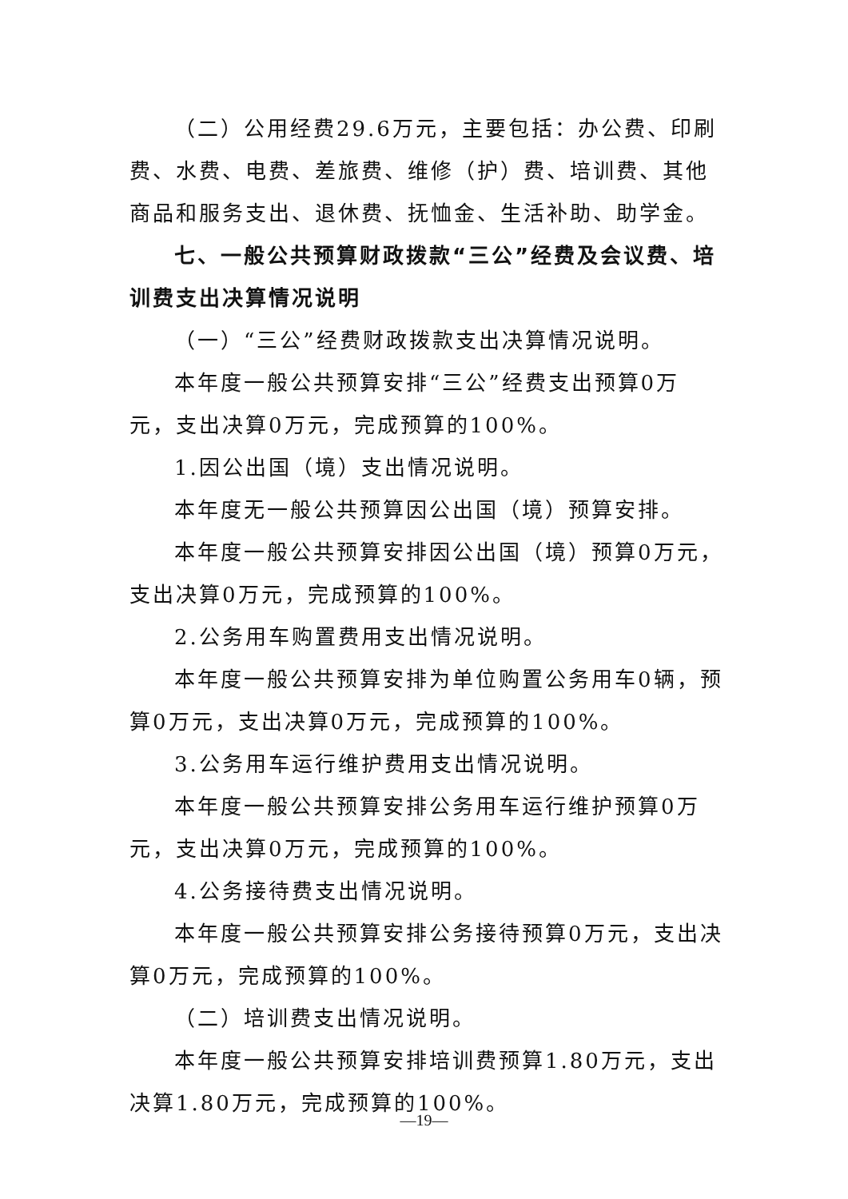（二）公用经费29.6万元，主要包括：办公费、印刷费、水费、电费、差旅费、维修（护）费、培训费、其他商品和服务支出、退休费、抚恤金、生活补助、助学金。
七、一般公共预算财政拨款“三公”经费及会议费、培训费支出决算情况说明
（一）“三公”经费财政拨款支出决算情况说明。
本年度一般公共预算安排“三公”经费支出预算0万元，支出决算0万元，完成预算的100%。
1.因公出国（境）支出情况说明。
本年度无一般公共预算因公出国（境）预算安排。
本年度一般公共预算安排因公出国（境）预算0万元，支出决算0万元，完成预算的100%。
2.公务用车购置费用支出情况说明。
本年度一般公共预算安排为单位购置公务用车0辆，预算0万元，支出决算0万元，完成预算的100%。
3.公务用车运行维护费用支出情况说明。
本年度一般公共预算安排公务用车运行维护预算0万元，支出决算0万元，完成预算的100%。
4.公务接待费支出情况说明。
本年度一般公共预算安排公务接待预算0万元，支出决算0万元，完成预算的100%。
（二）培训费支出情况说明。
本年度一般公共预算安排培训费预算1.80万元，支出决算1.80万元，完成预算的100%。
—19—